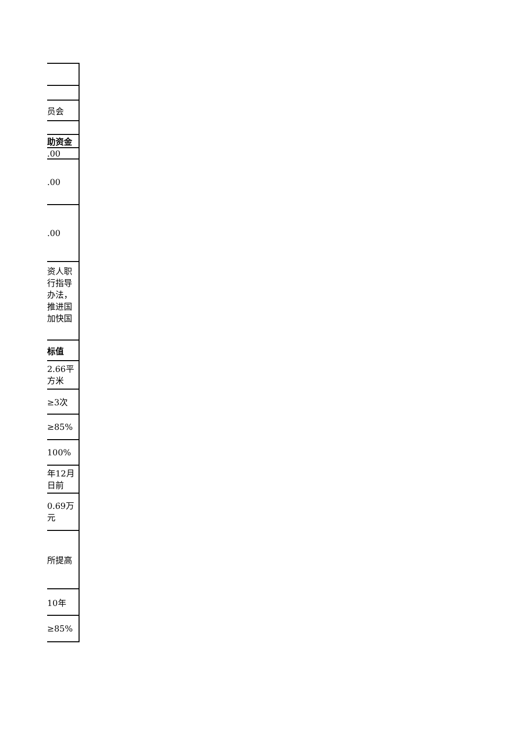| 员会 |
| 助资金 |
| .00 |
| .00 |
| .00 |
| 资人职 行指导 办法， 推进国 加快国 |
| 标值 |
| 2.66平 方米 |
| ≥3次 |
| ≥85% |
| 100% |
| 年12月 日前 |
| 0.69万 元 |
| 所提高 |
| 10年 |
| ≥85% |